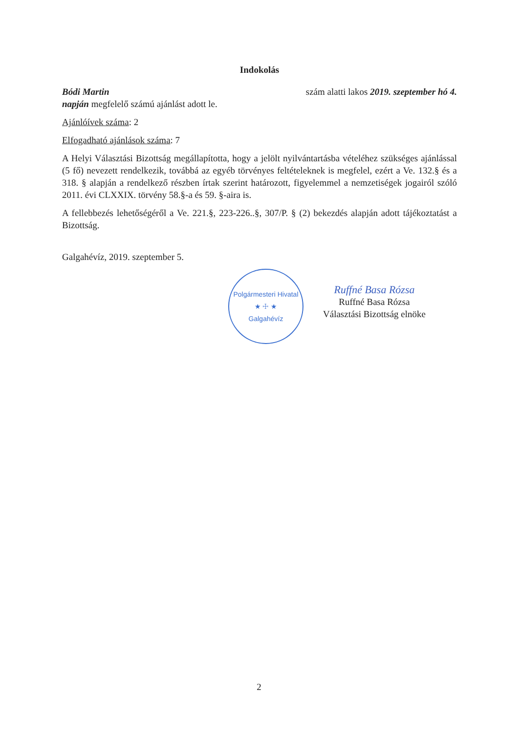Indokolás
Bódi Martin szám alatti lakos 2019. szeptember hó 4.
napján megfelelő számú ajánlást adott le.
Ajánlóívek száma: 2
Elfogadható ajánlások száma: 7
A Helyi Választási Bizottság megállapította, hogy a jelölt nyilvántartásba vételéhez szükséges ajánlással (5 fő) nevezett rendelkezik, továbbá az egyéb törvényes feltételeknek is megfelel, ezért a Ve. 132.§ és a 318. § alapján a rendelkező részben írtak szerint határozott, figyelemmel a nemzetiségek jogairól szóló 2011. évi CLXXIX. törvény 58.§-a és 59. §-aira is.
A fellebbezés lehetőségéről a Ve. 221.§, 223-226..§, 307/P. § (2) bekezdés alapján adott tájékoztatást a Bizottság.
Galgahévíz, 2019. szeptember 5.
Polgármesteri Hivatal
★ ☩ ★
Galgahévíz
Ruffné Basa Rózsa
Ruffné Basa Rózsa
Választási Bizottság elnöke
2